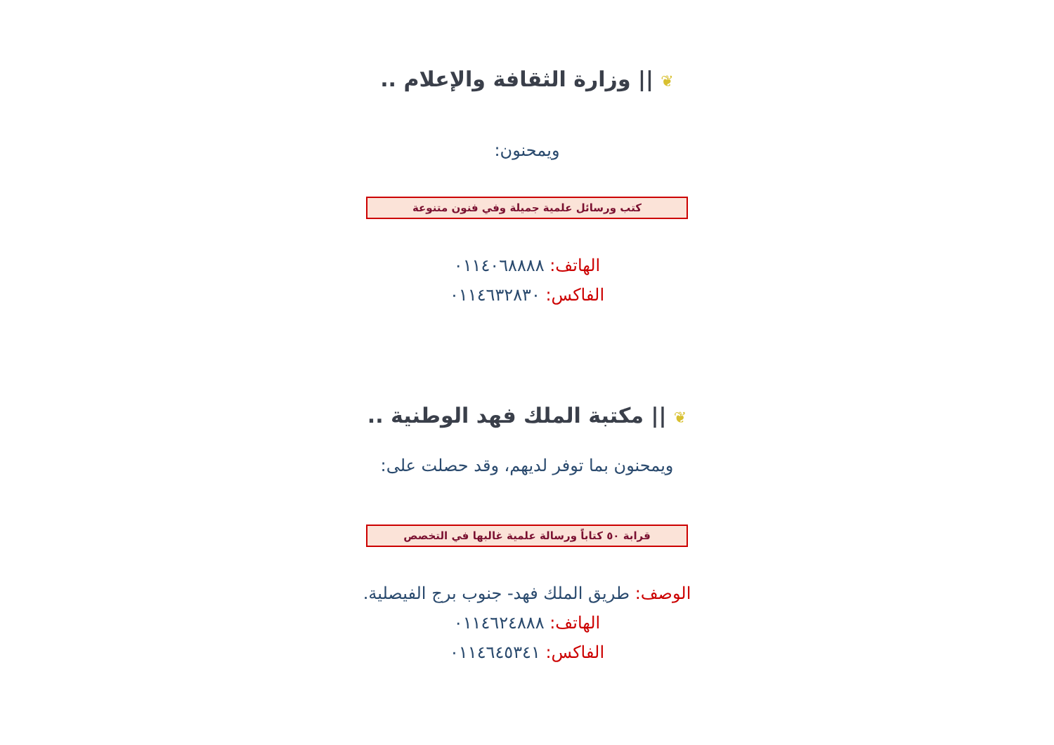❦ || وزارة الثقافة والإعلام ..
ويمحنون:
كتب ورسائل علمية جميلة وفي فنون متنوعة
الهاتف: ٠١١٤٠٦٨٨٨٨
الفاكس: ٠١١٤٦٣٢٨٣٠
❦ || مكتبة الملك فهد الوطنية ..
ويمحنون بما توفر لديهم، وقد حصلت على:
قرابة ٥٠ كتاباً ورسالة علمية غالبها في التخصص
الوصف: طريق الملك فهد- جنوب برج الفيصلية.
الهاتف: ٠١١٤٦٢٤٨٨٨
الفاكس: ٠١١٤٦٤٥٣٤١